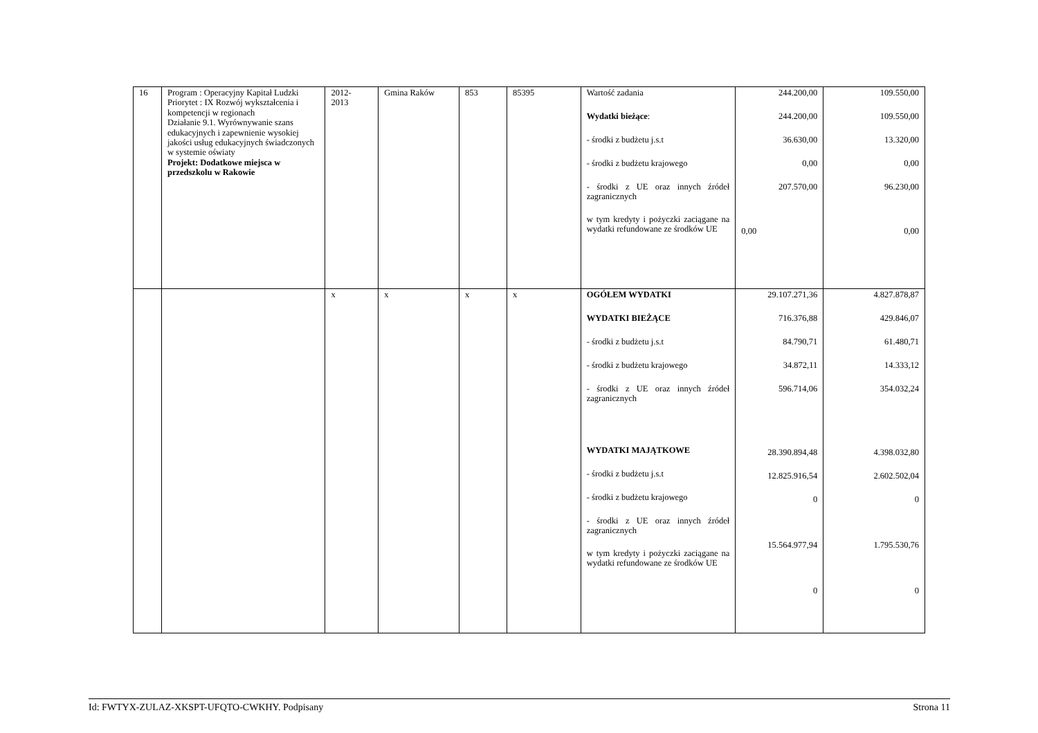| 16 | Program : Operacyjny Kapitał Ludzki Priorytet : IX Rozwój wykształcenia i kompetencji w regionach Działanie 9.1. Wyrównywanie szans edukacyjnych i zapewnienie wysokiej jakości usług edukacyjnych świadczonych w systemie oświaty Projekt: Dodatkowe miejsca w przedszkolu w Rakowie | 2012- 2013 | Gmina Raków | 853 | 85395 | Wartość zadania Wydatki bieżące : - środki z budżetu j.s.t - środki z budżetu krajowego - środki z UE oraz innych źródeł zagranicznych w tym kredyty i pożyczki zaciągane na wydatki refundowane ze środków UE | 244.200,00 244.200,00 36.630,00 0,00 207.570,00 0,00 | 109.550,00 109.550,00 13.320,00 0,00 96.230,00 0,00 |
| | | x | x | x | x | OGÓŁEM WYDATKI WYDATKI BIEŻĄCE - środki z budżetu j.s.t - środki z budżetu krajowego - środki z UE oraz innych źródeł zagranicznych WYDATKI MAJĄTKOWE - środki z budżetu j.s.t - środki z budżetu krajowego - środki z UE oraz innych źródeł zagranicznych w tym kredyty i pożyczki zaciągane na wydatki refundowane ze środków UE | 29.107.271,36 716.376,88 84.790,71 34.872,11 596.714,06 28.390.894,48 12.825.916,54 0 15.564.977,94 0 | 4.827.878,87 429.846,07 61.480,71 14.333,12 354.032,24 4.398.032,80 2.602.502,04 0 1.795.530,76 0 |
Id: FWTYX-ZULAZ-XKSPT-UFQTO-CWKHY. Podpisany Strona 11